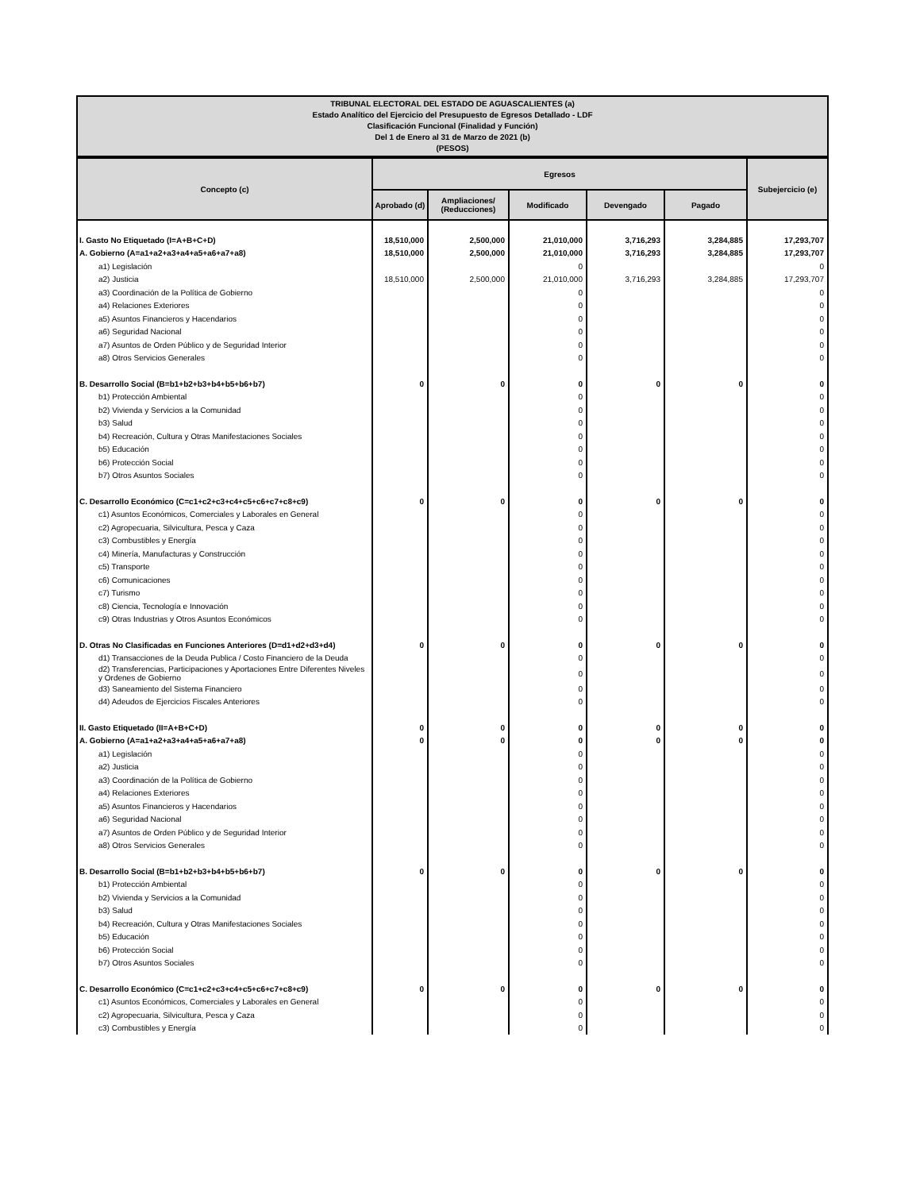TRIBUNAL ELECTORAL DEL ESTADO DE AGUASCALIENTES (a)
Estado Analítico del Ejercicio del Presupuesto de Egresos Detallado - LDF
Clasificación Funcional (Finalidad y Función)
Del 1 de Enero al 31 de Marzo de 2021 (b)
(PESOS)
| Concepto (c) | Egresos | | | | | Subejercicio (e) |
| --- | --- | --- | --- | --- | --- | --- |
| | Aprobado (d) | Ampliaciones/ (Reducciones) | Modificado | Devengado | Pagado | |
| I. Gasto No Etiquetado (I=A+B+C+D) | 18,510,000 | 2,500,000 | 21,010,000 | 3,716,293 | 3,284,885 | 17,293,707 |
| A. Gobierno (A=a1+a2+a3+a4+a5+a6+a7+a8) | 18,510,000 | 2,500,000 | 21,010,000 | 3,716,293 | 3,284,885 | 17,293,707 |
| a1) Legislación | | | 0 | | | 0 |
| a2) Justicia | 18,510,000 | 2,500,000 | 21,010,000 | 3,716,293 | 3,284,885 | 17,293,707 |
| a3) Coordinación de la Política de Gobierno | | | 0 | | | 0 |
| a4) Relaciones Exteriores | | | 0 | | | 0 |
| a5) Asuntos Financieros y Hacendarios | | | 0 | | | 0 |
| a6) Seguridad Nacional | | | 0 | | | 0 |
| a7) Asuntos de Orden Público y de Seguridad Interior | | | 0 | | | 0 |
| a8) Otros Servicios Generales | | | 0 | | | 0 |
| B. Desarrollo Social (B=b1+b2+b3+b4+b5+b6+b7) | 0 | 0 | 0 | 0 | 0 | 0 |
| b1) Protección Ambiental | | | 0 | | | 0 |
| b2) Vivienda y Servicios a la Comunidad | | | 0 | | | 0 |
| b3) Salud | | | 0 | | | 0 |
| b4) Recreación, Cultura y Otras Manifestaciones Sociales | | | 0 | | | 0 |
| b5) Educación | | | 0 | | | 0 |
| b6) Protección Social | | | 0 | | | 0 |
| b7) Otros Asuntos Sociales | | | 0 | | | 0 |
| C. Desarrollo Económico (C=c1+c2+c3+c4+c5+c6+c7+c8+c9) | 0 | 0 | 0 | 0 | 0 | 0 |
| c1) Asuntos Económicos, Comerciales y Laborales en General | | | 0 | | | 0 |
| c2) Agropecuaria, Silvicultura, Pesca y Caza | | | 0 | | | 0 |
| c3) Combustibles y Energía | | | 0 | | | 0 |
| c4) Minería, Manufacturas y Construcción | | | 0 | | | 0 |
| c5) Transporte | | | 0 | | | 0 |
| c6) Comunicaciones | | | 0 | | | 0 |
| c7) Turismo | | | 0 | | | 0 |
| c8) Ciencia, Tecnología e Innovación | | | 0 | | | 0 |
| c9) Otras Industrias y Otros Asuntos Económicos | | | 0 | | | 0 |
| D. Otras No Clasificadas en Funciones Anteriores (D=d1+d2+d3+d4) | 0 | 0 | 0 | 0 | 0 | 0 |
| d1) Transacciones de la Deuda Publica / Costo Financiero de la Deuda | | | 0 | | | 0 |
| d2) Transferencias, Participaciones y Aportaciones Entre Diferentes Niveles y Ordenes de Gobierno | | | 0 | | | 0 |
| d3) Saneamiento del Sistema Financiero | | | 0 | | | 0 |
| d4) Adeudos de Ejercicios Fiscales Anteriores | | | 0 | | | 0 |
| II. Gasto Etiquetado (II=A+B+C+D) | 0 | 0 | 0 | 0 | 0 | 0 |
| A. Gobierno (A=a1+a2+a3+a4+a5+a6+a7+a8) | 0 | 0 | 0 | 0 | 0 | 0 |
| a1) Legislación | | | 0 | | | 0 |
| a2) Justicia | | | 0 | | | 0 |
| a3) Coordinación de la Política de Gobierno | | | 0 | | | 0 |
| a4) Relaciones Exteriores | | | 0 | | | 0 |
| a5) Asuntos Financieros y Hacendarios | | | 0 | | | 0 |
| a6) Seguridad Nacional | | | 0 | | | 0 |
| a7) Asuntos de Orden Público y de Seguridad Interior | | | 0 | | | 0 |
| a8) Otros Servicios Generales | | | 0 | | | 0 |
| B. Desarrollo Social (B=b1+b2+b3+b4+b5+b6+b7) | 0 | 0 | 0 | 0 | 0 | 0 |
| b1) Protección Ambiental | | | 0 | | | 0 |
| b2) Vivienda y Servicios a la Comunidad | | | 0 | | | 0 |
| b3) Salud | | | 0 | | | 0 |
| b4) Recreación, Cultura y Otras Manifestaciones Sociales | | | 0 | | | 0 |
| b5) Educación | | | 0 | | | 0 |
| b6) Protección Social | | | 0 | | | 0 |
| b7) Otros Asuntos Sociales | | | 0 | | | 0 |
| C. Desarrollo Económico (C=c1+c2+c3+c4+c5+c6+c7+c8+c9) | 0 | 0 | 0 | 0 | 0 | 0 |
| c1) Asuntos Económicos, Comerciales y Laborales en General | | | 0 | | | 0 |
| c2) Agropecuaria, Silvicultura, Pesca y Caza | | | 0 | | | 0 |
| c3) Combustibles y Energía | | | 0 | | | 0 |